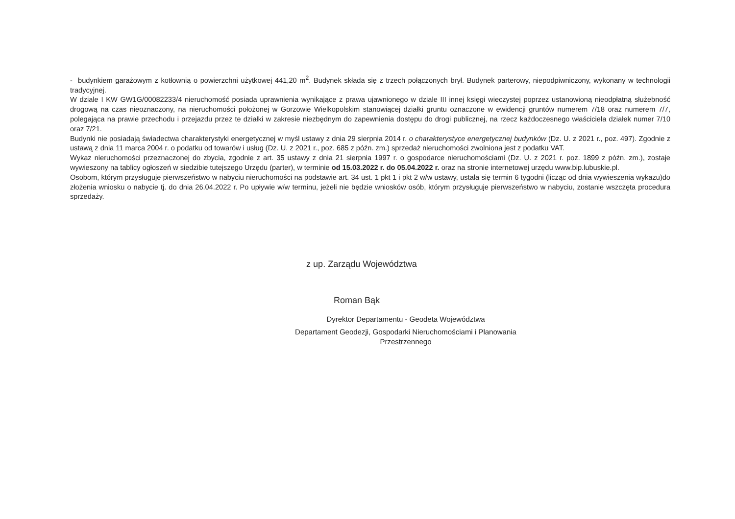- budynkiem garażowym z kotłownią o powierzchni użytkowej 441,20 m<sup>2</sup>. Budynek składa się z trzech połączonych brył. Budynek parterowy, niepodpiwniczony, wykonany w technologii tradycyjnej.
W dziale I KW GW1G/00082233/4 nieruchomość posiada uprawnienia wynikające z prawa ujawnionego w dziale III innej księgi wieczystej poprzez ustanowioną nieodpłatną służebność drogową na czas nieoznaczony, na nieruchomości położonej w Gorzowie Wielkopolskim stanowiącej działki gruntu oznaczone w ewidencji gruntów numerem 7/18 oraz numerem 7/7, polegająca na prawie przechodu i przejazdu przez te działki w zakresie niezbędnym do zapewnienia dostępu do drogi publicznej, na rzecz każdoczesnego właściciela działek numer 7/10 oraz 7/21.
Budynki nie posiadają świadectwa charakterystyki energetycznej w myśl ustawy z dnia 29 sierpnia 2014 r. o charakterystyce energetycznej budynków (Dz. U. z 2021 r., poz. 497). Zgodnie z ustawą z dnia 11 marca 2004 r. o podatku od towarów i usług (Dz. U. z 2021 r., poz. 685 z późn. zm.) sprzedaż nieruchomości zwolniona jest z podatku VAT.
Wykaz nieruchomości przeznaczonej do zbycia, zgodnie z art. 35 ustawy z dnia 21 sierpnia 1997 r. o gospodarce nieruchomościami (Dz. U. z 2021 r. poz. 1899 z późn. zm.), zostaje wywieszony na tablicy ogłoszeń w siedzibie tutejszego Urzędu (parter), w terminie od 15.03.2022 r. do 05.04.2022 r. oraz na stronie internetowej urzędu www.bip.lubuskie.pl.
Osobom, którym przysługuje pierwszeństwo w nabyciu nieruchomości na podstawie art. 34 ust. 1 pkt 1 i pkt 2 w/w ustawy, ustala się termin 6 tygodni (licząc od dnia wywieszenia wykazu)do złożenia wniosku o nabycie tj. do dnia 26.04.2022 r. Po upływie w/w terminu, jeżeli nie będzie wniosków osób, którym przysługuje pierwszeństwo w nabyciu, zostanie wszczęta procedura sprzedaży.
z up. Zarządu Województwa
Roman Bąk
Dyrektor Departamentu - Geodeta Województwa
Departament Geodezji, Gospodarki Nieruchomościami i Planowania
Przestrzennego